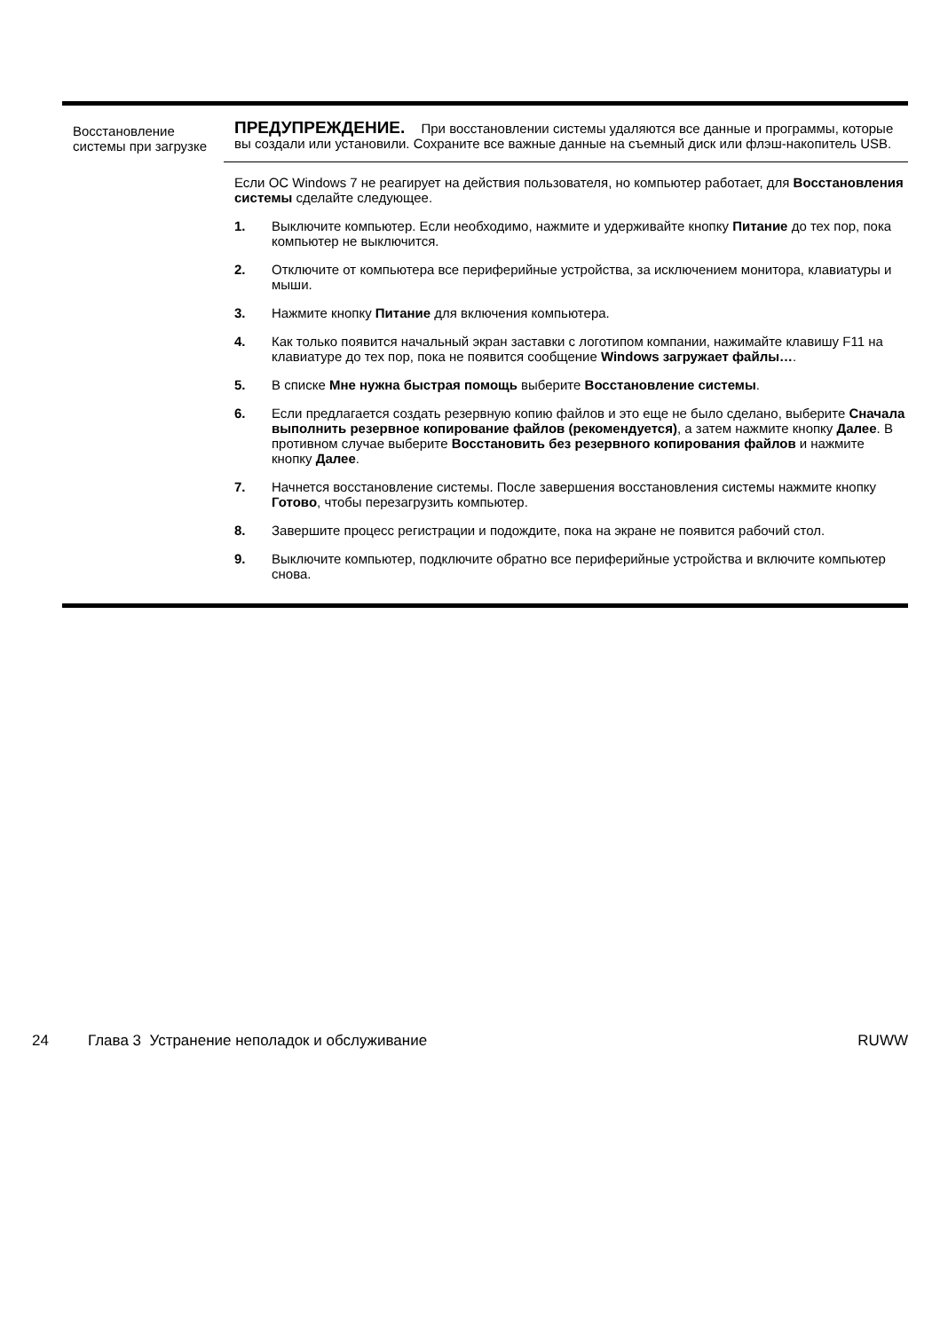| Восстановление системы при загрузке | ПРЕДУПРЕЖДЕНИЕ. При восстановлении системы удаляются все данные и программы, которые вы создали или установили. Сохраните все важные данные на съемный диск или флэш-накопитель USB. Если ОС Windows 7 не реагирует на действия пользователя, но компьютер работает, для Восстановления системы сделайте следующее. 1. Выключите компьютер. Если необходимо, нажмите и удерживайте кнопку Питание до тех пор, пока компьютер не выключится. 2. Отключите от компьютера все периферийные устройства, за исключением монитора, клавиатуры и мыши. 3. Нажмите кнопку Питание для включения компьютера. 4. Как только появится начальный экран заставки с логотипом компании, нажимайте клавишу F11 на клавиатуре до тех пор, пока не появится сообщение Windows загружает файлы… . 5. В списке Мне нужна быстрая помощь выберите Восстановление системы . 6. Если предлагается создать резервную копию файлов и это еще не было сделано, выберите Сначала выполнить резервное копирование файлов (рекомендуется) , а затем нажмите кнопку Далее . В противном случае выберите Восстановить без резервного копирования файлов и нажмите кнопку Далее . 7. Начнется восстановление системы. После завершения восстановления системы нажмите кнопку Готово , чтобы перезагрузить компьютер. 8. Завершите процесс регистрации и подождите, пока на экране не появится рабочий стол. 9. Выключите компьютер, подключите обратно все периферийные устройства и включите компьютер снова. |
24 Глава 3 Устранение неполадок и обслуживание RUWW